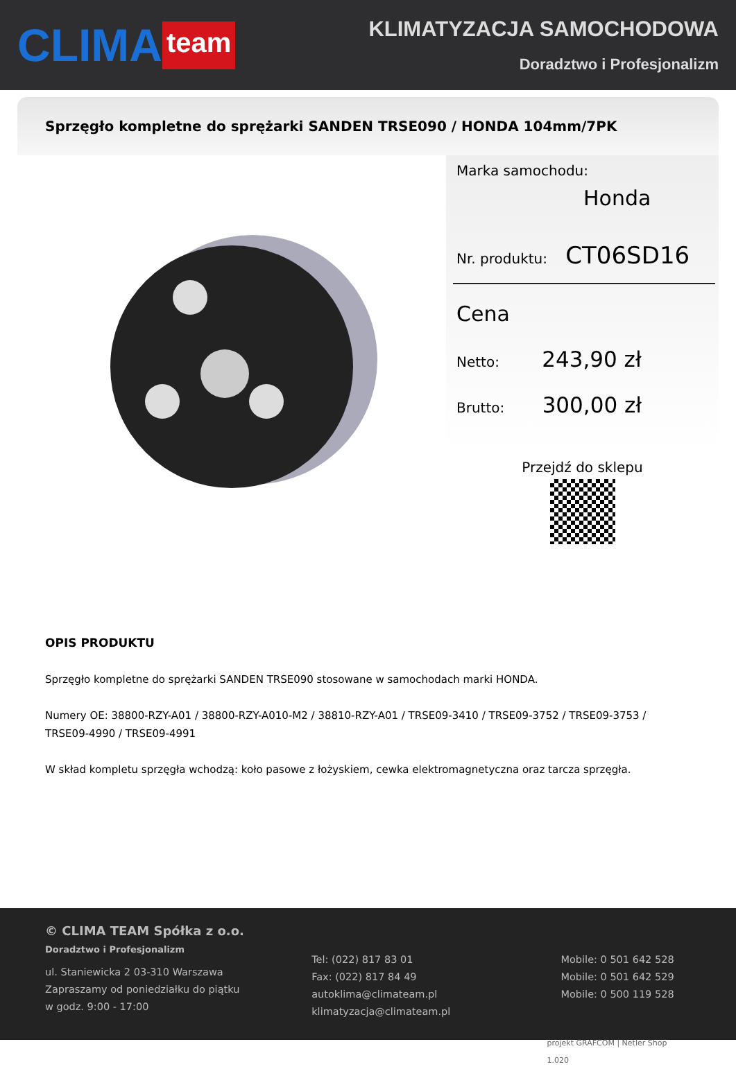CLIMA team
KLIMATYZACJA SAMOCHODOWA
Doradztwo i Profesjonalizm
Sprzęgło kompletne do sprężarki SANDEN TRSE090 / HONDA 104mm/7PK
Marka samochodu:
Honda
Nr. produktu: CT06SD16
Cena
Netto: 243,90 zł
Brutto: 300,00 zł
Przejdź do sklepu
OPIS PRODUKTU
Sprzęgło kompletne do sprężarki SANDEN TRSE090 stosowane w samochodach marki HONDA.
Numery OE: 38800-RZY-A01 / 38800-RZY-A010-M2 / 38810-RZY-A01 / TRSE09-3410 / TRSE09-3752 / TRSE09-3753 / TRSE09-4990 / TRSE09-4991
W skład kompletu sprzęgła wchodzą: koło pasowe z łożyskiem, cewka elektromagnetyczna oraz tarcza sprzęgła.
© CLIMA TEAM Spółka z o.o.
Doradztwo i Profesjonalizm
ul. Staniewicka 2 03-310 Warszawa
Zapraszamy od poniedziałku do piątku
w godz. 9:00 - 17:00
Tel: (022) 817 83 01
Fax: (022) 817 84 49
autoklima@climateam.pl
klimatyzacja@climateam.pl
Mobile: 0 501 642 528
Mobile: 0 501 642 529
Mobile: 0 500 119 528
projekt GRAFCOM | Netler Shop 1.020